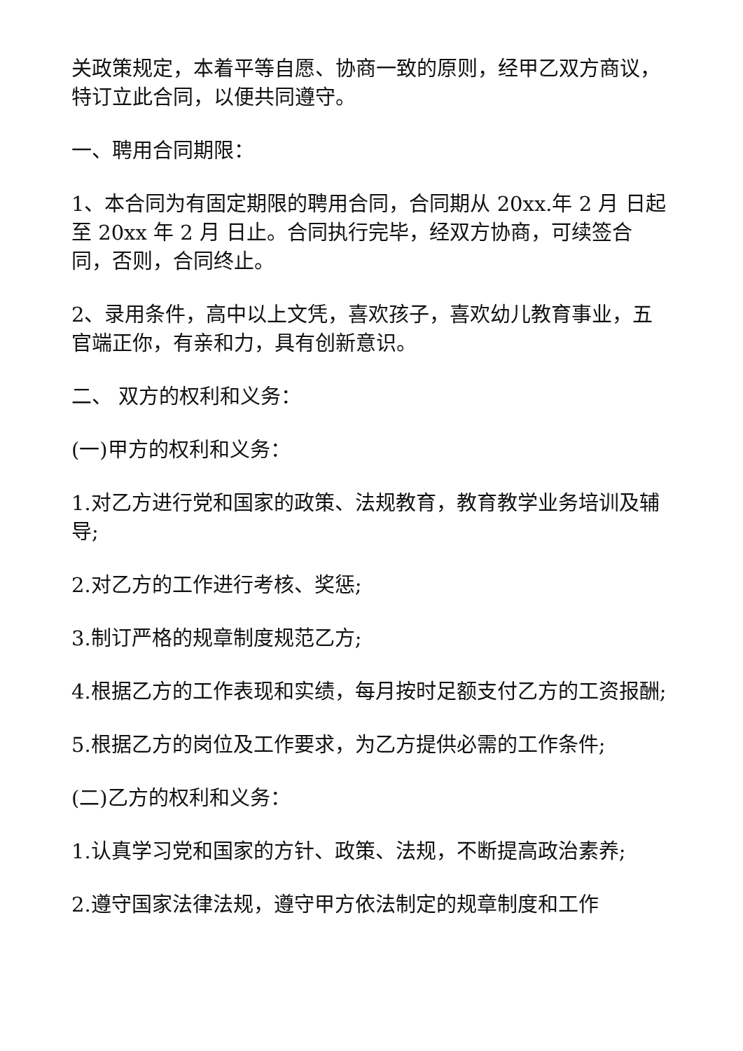关政策规定，本着平等自愿、协商一致的原则，经甲乙双方商议，特订立此合同，以便共同遵守。
一、聘用合同期限：
1、本合同为有固定期限的聘用合同，合同期从 20xx.年 2 月 日起至 20xx 年 2 月 日止。合同执行完毕，经双方协商，可续签合同，否则，合同终止。
2、录用条件，高中以上文凭，喜欢孩子，喜欢幼儿教育事业，五官端正你，有亲和力，具有创新意识。
二、 双方的权利和义务：
(一)甲方的权利和义务：
1.对乙方进行党和国家的政策、法规教育，教育教学业务培训及辅导;
2.对乙方的工作进行考核、奖惩;
3.制订严格的规章制度规范乙方;
4.根据乙方的工作表现和实绩，每月按时足额支付乙方的工资报酬;
5.根据乙方的岗位及工作要求，为乙方提供必需的工作条件;
(二)乙方的权利和义务：
1.认真学习党和国家的方针、政策、法规，不断提高政治素养;
2.遵守国家法律法规，遵守甲方依法制定的规章制度和工作